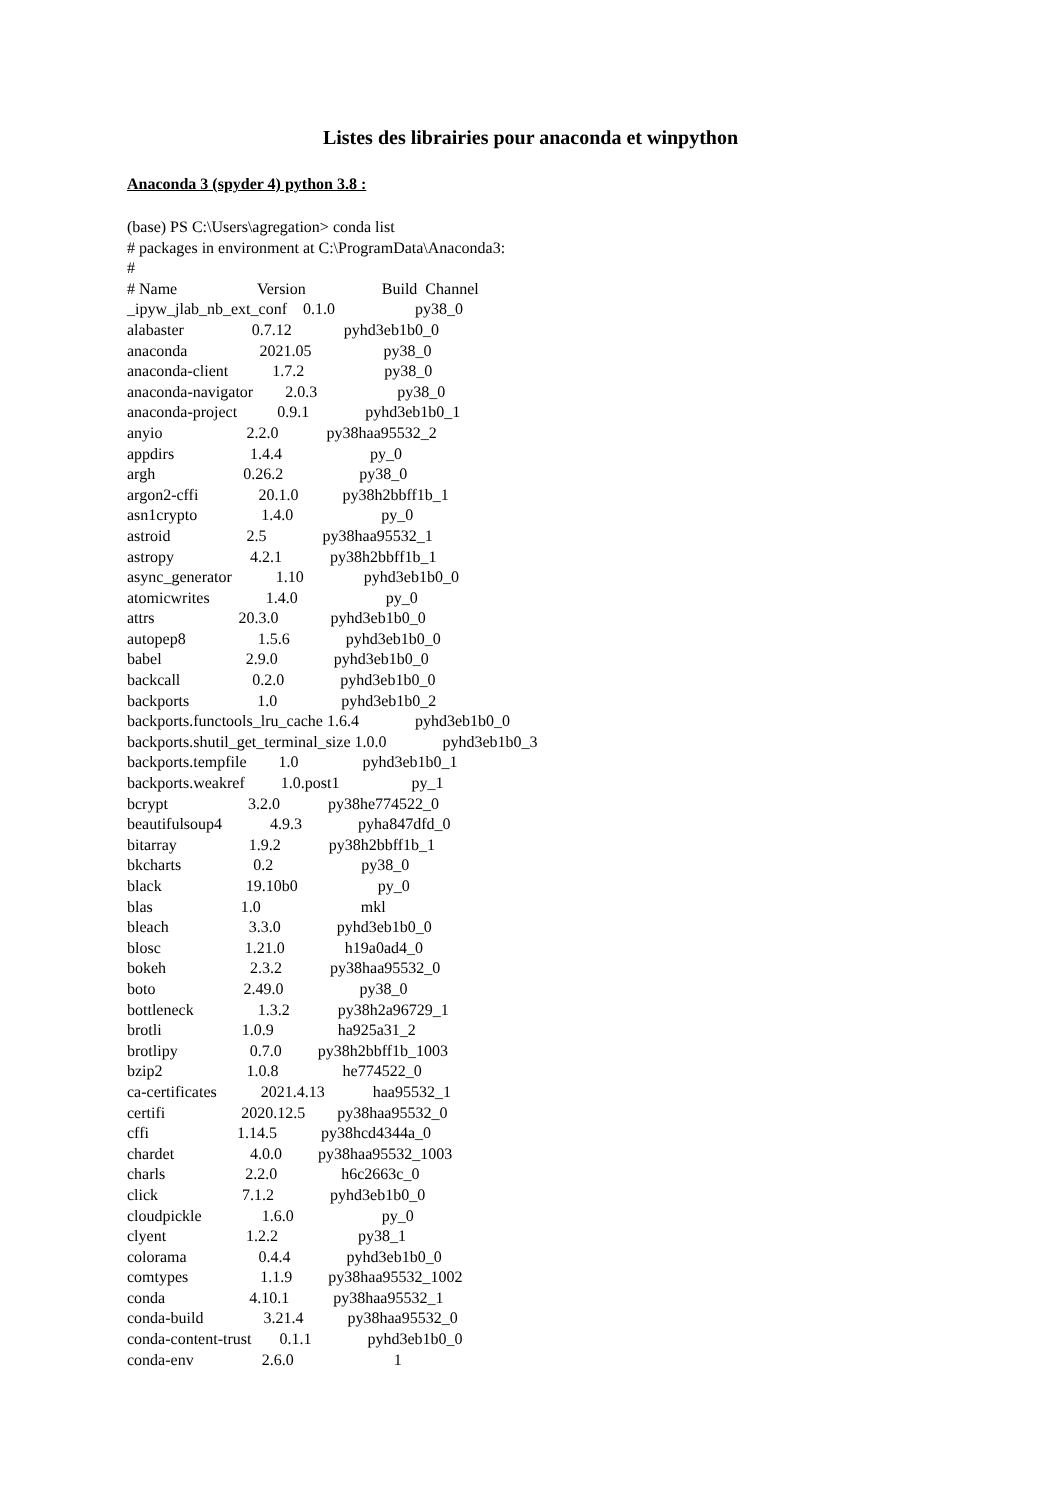Listes des librairies pour anaconda et winpython
Anaconda 3 (spyder 4) python 3.8 :
(base) PS C:\Users\agregation> conda list
# packages in environment at C:\ProgramData\Anaconda3:
#
# Name                    Version                   Build  Channel
_ipyw_jlab_nb_ext_conf    0.1.0                    py38_0
alabaster                 0.7.12             pyhd3eb1b0_0
anaconda                  2021.05                  py38_0
anaconda-client           1.7.2                    py38_0
anaconda-navigator        2.0.3                    py38_0
anaconda-project          0.9.1              pyhd3eb1b0_1
anyio                     2.2.0            py38haa95532_2
appdirs                   1.4.4                      py_0
argh                      0.26.2                   py38_0
argon2-cffi               20.1.0           py38h2bbff1b_1
asn1crypto                1.4.0                      py_0
astroid                   2.5              py38haa95532_1
astropy                   4.2.1            py38h2bbff1b_1
async_generator           1.10               pyhd3eb1b0_0
atomicwrites              1.4.0                      py_0
attrs                     20.3.0             pyhd3eb1b0_0
autopep8                  1.5.6              pyhd3eb1b0_0
babel                     2.9.0              pyhd3eb1b0_0
backcall                  0.2.0              pyhd3eb1b0_0
backports                 1.0                pyhd3eb1b0_2
backports.functools_lru_cache 1.6.4              pyhd3eb1b0_0
backports.shutil_get_terminal_size 1.0.0              pyhd3eb1b0_3
backports.tempfile        1.0                pyhd3eb1b0_1
backports.weakref         1.0.post1                  py_1
bcrypt                    3.2.0            py38he774522_0
beautifulsoup4            4.9.3              pyha847dfd_0
bitarray                  1.9.2            py38h2bbff1b_1
bkcharts                  0.2                      py38_0
black                     19.10b0                    py_0
blas                      1.0                         mkl
bleach                    3.3.0              pyhd3eb1b0_0
blosc                     1.21.0               h19a0ad4_0
bokeh                     2.3.2            py38haa95532_0
boto                      2.49.0                   py38_0
bottleneck                1.3.2            py38h2a96729_1
brotli                    1.0.9                ha925a31_2
brotlipy                  0.7.0         py38h2bbff1b_1003
bzip2                     1.0.8                he774522_0
ca-certificates           2021.4.13            haa95532_1
certifi                   2020.12.5        py38haa95532_0
cffi                      1.14.5           py38hcd4344a_0
chardet                   4.0.0         py38haa95532_1003
charls                    2.2.0                h6c2663c_0
click                     7.1.2              pyhd3eb1b0_0
cloudpickle               1.6.0                      py_0
clyent                    1.2.2                    py38_1
colorama                  0.4.4              pyhd3eb1b0_0
comtypes                  1.1.9         py38haa95532_1002
conda                     4.10.1           py38haa95532_1
conda-build               3.21.4           py38haa95532_0
conda-content-trust       0.1.1              pyhd3eb1b0_0
conda-env                 2.6.0                         1